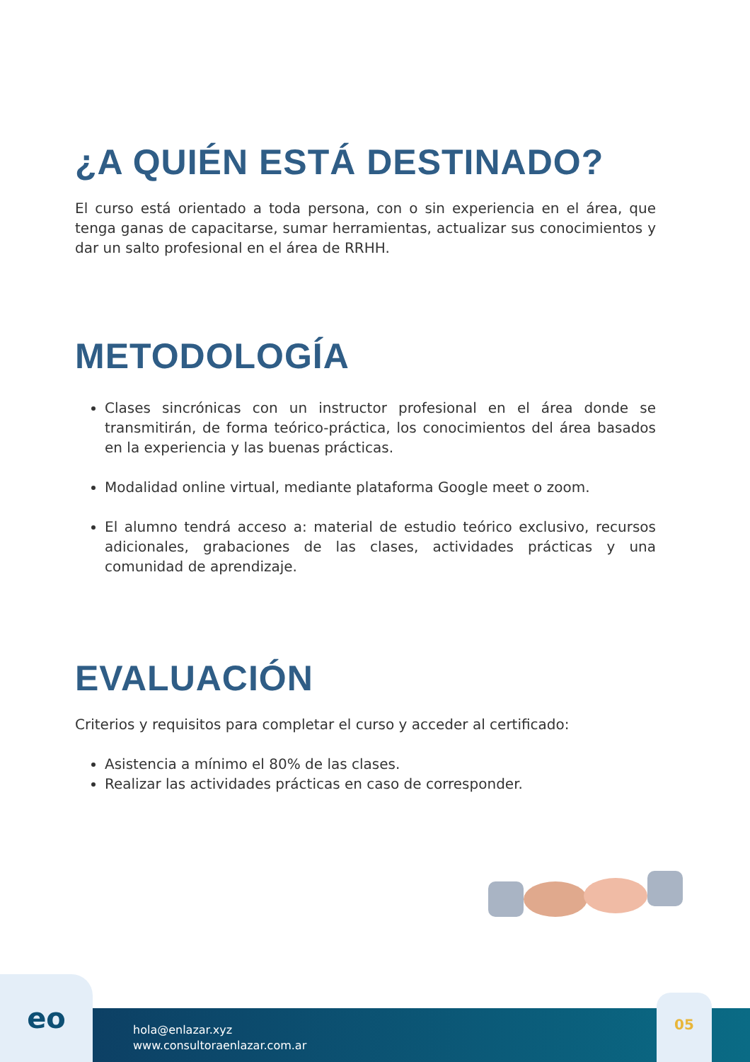¿A QUIÉN ESTÁ DESTINADO?
El curso está orientado a toda persona, con o sin experiencia en el área, que tenga ganas de capacitarse, sumar herramientas, actualizar sus conocimientos y dar un salto profesional en el área de RRHH.
METODOLOGÍA
Clases sincrónicas con un instructor profesional en el área donde se transmitirán, de forma teórico-práctica, los conocimientos del área basados en la experiencia y las buenas prácticas.
Modalidad online virtual, mediante plataforma Google meet o zoom.
El alumno tendrá acceso a: material de estudio teórico exclusivo, recursos adicionales, grabaciones de las clases, actividades prácticas y una comunidad de aprendizaje.
EVALUACIÓN
Criterios y requisitos para completar el curso y acceder al certificado:
Asistencia a mínimo el 80% de las clases.
Realizar las actividades prácticas en caso de corresponder.
eo
hola@enlazar.xyz
www.consultoraenlazar.com.ar
05